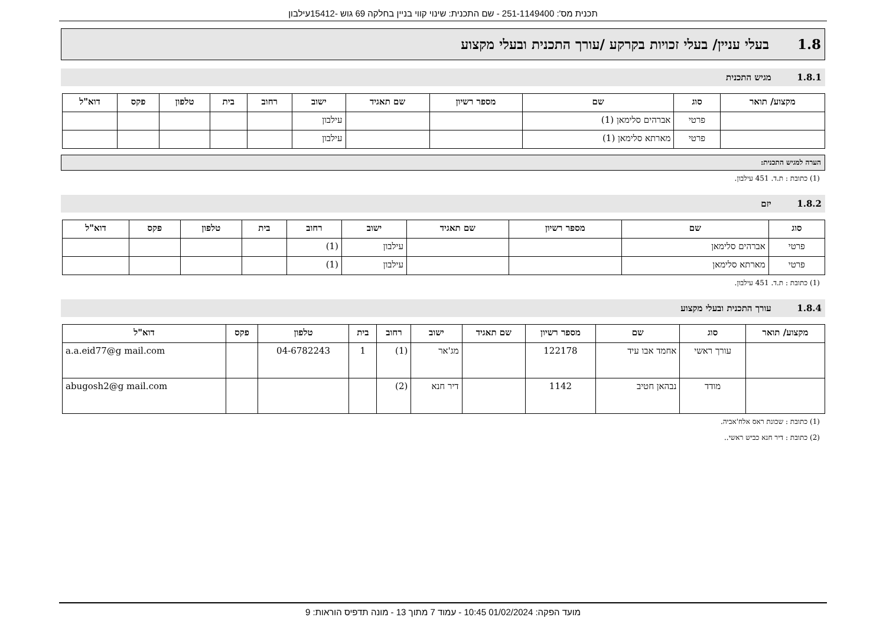תכנית מס': 251-1149400 - שם התכנית: שינוי קווי בניין בחלקה 69 גוש -15412עילבון
1.8 בעלי עניין/ בעלי זכויות בקרקע /עורך התכנית ובעלי מקצוע
1.8.1 מגיש התכנית
| מקצוע/ תואר | סוג | שם | מספר רשיון | שם תאגיד | ישוב | רחוב | בית | טלפון | פקס | דוא"ל |
| --- | --- | --- | --- | --- | --- | --- | --- | --- | --- | --- |
| | פרטי | אברהים סלימאן (1) | | | עילבון | | | | | |
| | פרטי | מארתא סלימאן (1) | | | עילבון | | | | | |
הערה למגיש התכנית:
(1) כתובת : ת.ד. 451 עילבון.
1.8.2 יזם
| סוג | שם | מספר רשיון | שם תאגיד | ישוב | רחוב | בית | טלפון | פקס | דוא"ל |
| --- | --- | --- | --- | --- | --- | --- | --- | --- | --- |
| פרטי | אברהים סלימאן | | | עילבון | (1) | | | | |
| פרטי | מארתא סלימאן | | | עילבון | (1) | | | | |
(1) כתובת : ת.ד. 451 עילבון.
1.8.4 עורך התכנית ובעלי מקצוע
| מקצוע/ תואר | סוג | שם | מספר רשיון | שם תאגיד | ישוב | רחוב | בית | טלפון | פקס | דוא"ל |
| --- | --- | --- | --- | --- | --- | --- | --- | --- | --- | --- |
| | עורך ראשי | אחמד אבו עיד | 122178 | | מג'אר | (1) | 1 | 04-6782243 | | a.a.eid77@g mail.com |
| | מודד | נבהאן חטיב | 1142 | | דיר חנא | (2) | | | | abugosh2@g mail.com |
(1) כתובת : שכונת ראס אלח'אביה.
(2) כתובת : דיר חנא כביש ראשי..
מועד הפקה: 01/02/2024 10:45 - עמוד 7 מתוך 13 - מונה תדפיס הוראות: 9